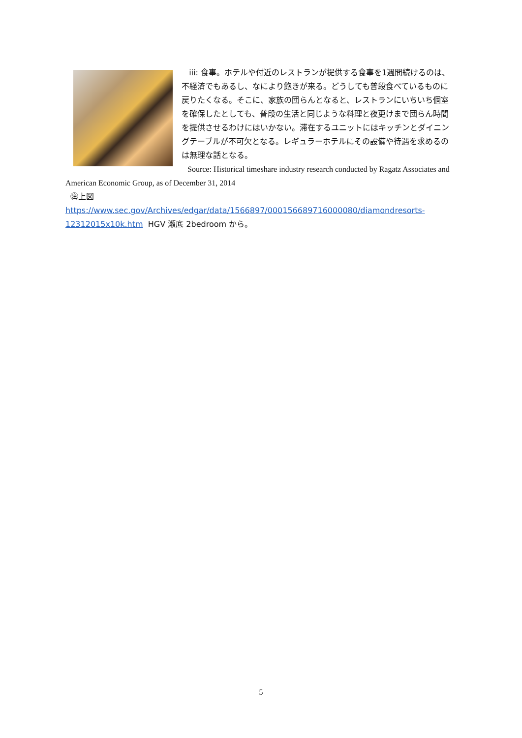iii: 食事。ホテルや付近のレストランが提供する食事を1週間続けるのは、不経済でもあるし、なにより飽きが来る。どうしても普段食べているものに戻りたくなる。そこに、家族の団らんとなると、レストランにいちいち個室を確保したとしても、普段の生活と同じような料理と夜更けまで団らん時間を提供させるわけにはいかない。滞在するユニットにはキッチンとダイニングテーブルが不可欠となる。レギュラーホテルにその設備や待遇を求めるのは無理な話となる。
Source: Historical timeshare industry research conducted by Ragatz Associates and American Economic Group, as of December 31, 2014
㊟上図 https://www.sec.gov/Archives/edgar/data/1566897/000156689716000080/diamondresorts-12312015x10k.htm HGV 瀬底 2bedroom から。
5